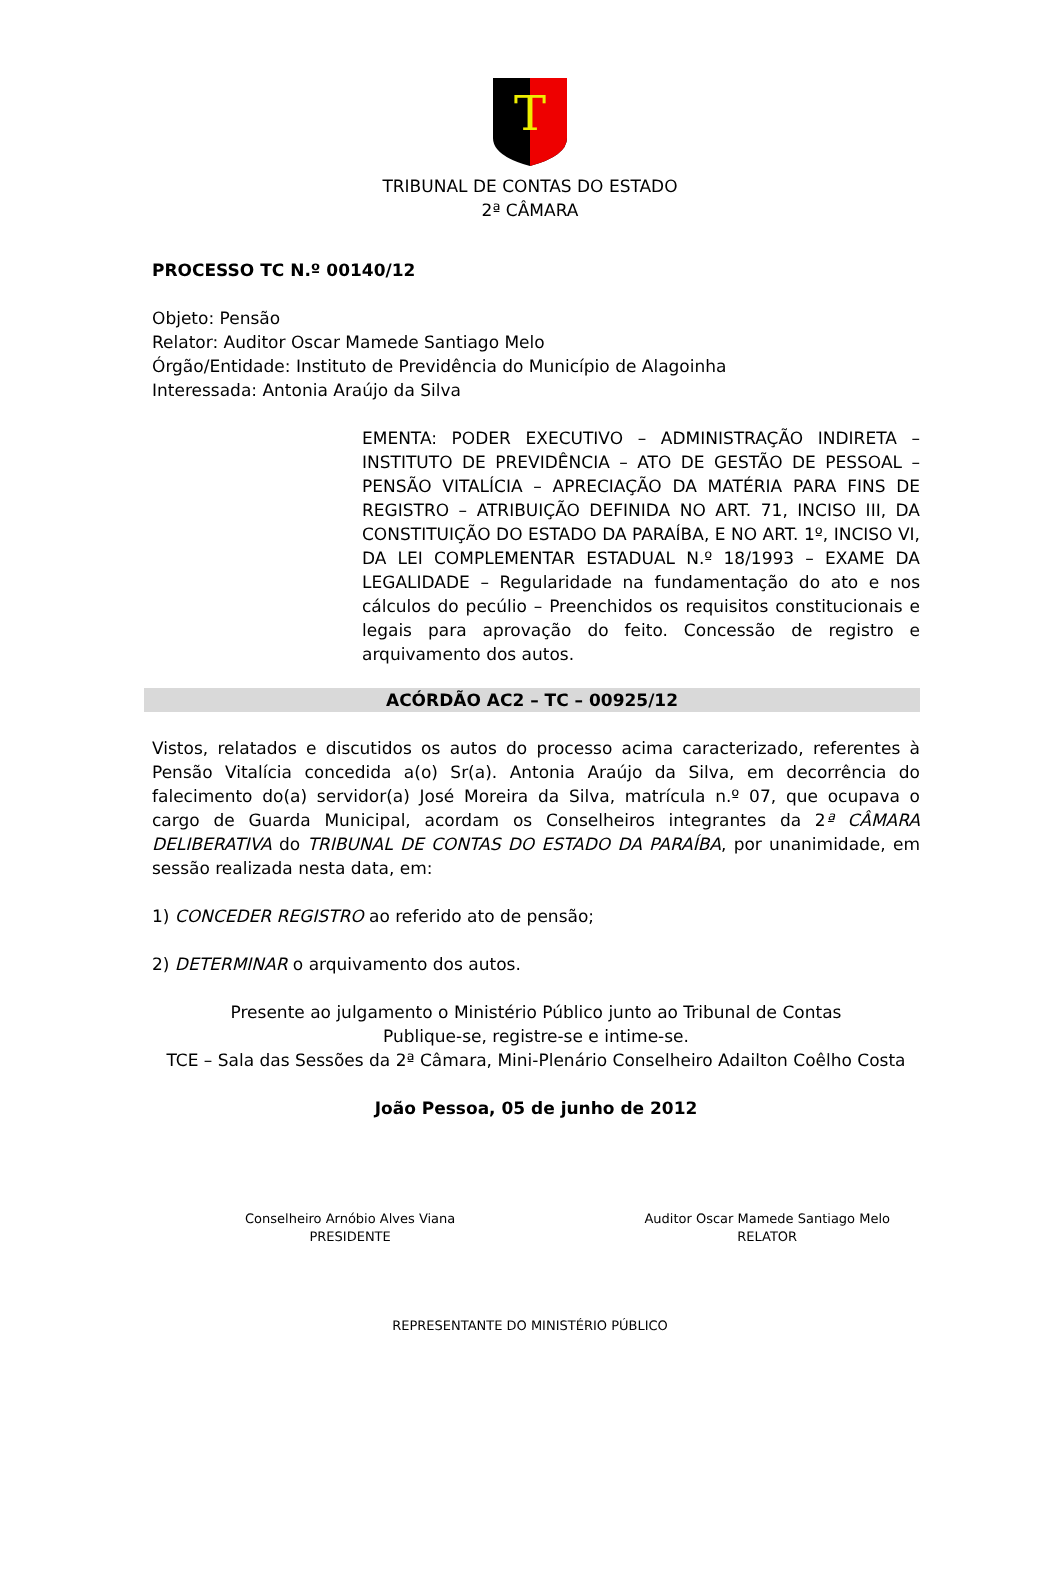T
TRIBUNAL DE CONTAS DO ESTADO
2ª CÂMARA
PROCESSO TC N.º 00140/12
Objeto: Pensão
Relator: Auditor Oscar Mamede Santiago Melo
Órgão/Entidade: Instituto de Previdência do Município de Alagoinha
Interessada: Antonia Araújo da Silva
EMENTA: PODER EXECUTIVO – ADMINISTRAÇÃO INDIRETA – INSTITUTO DE PREVIDÊNCIA – ATO DE GESTÃO DE PESSOAL – PENSÃO VITALÍCIA – APRECIAÇÃO DA MATÉRIA PARA FINS DE REGISTRO – ATRIBUIÇÃO DEFINIDA NO ART. 71, INCISO III, DA CONSTITUIÇÃO DO ESTADO DA PARAÍBA, E NO ART. 1º, INCISO VI, DA LEI COMPLEMENTAR ESTADUAL N.º 18/1993 – EXAME DA LEGALIDADE – Regularidade na fundamentação do ato e nos cálculos do pecúlio – Preenchidos os requisitos constitucionais e legais para aprovação do feito. Concessão de registro e arquivamento dos autos.
ACÓRDÃO AC2 – TC – 00925/12
Vistos, relatados e discutidos os autos do processo acima caracterizado, referentes à Pensão Vitalícia concedida a(o) Sr(a). Antonia Araújo da Silva, em decorrência do falecimento do(a) servidor(a) José Moreira da Silva, matrícula n.º 07, que ocupava o cargo de Guarda Municipal, acordam os Conselheiros integrantes da 2ª CÂMARA DELIBERATIVA do TRIBUNAL DE CONTAS DO ESTADO DA PARAÍBA, por unanimidade, em sessão realizada nesta data, em:
1) CONCEDER REGISTRO ao referido ato de pensão;
2) DETERMINAR o arquivamento dos autos.
Presente ao julgamento o Ministério Público junto ao Tribunal de Contas
Publique-se, registre-se e intime-se.
TCE – Sala das Sessões da 2ª Câmara, Mini-Plenário Conselheiro Adailton Coêlho Costa
João Pessoa, 05 de junho de 2012
Conselheiro Arnóbio Alves Viana
PRESIDENTE
Auditor Oscar Mamede Santiago Melo
RELATOR
REPRESENTANTE DO MINISTÉRIO PÚBLICO